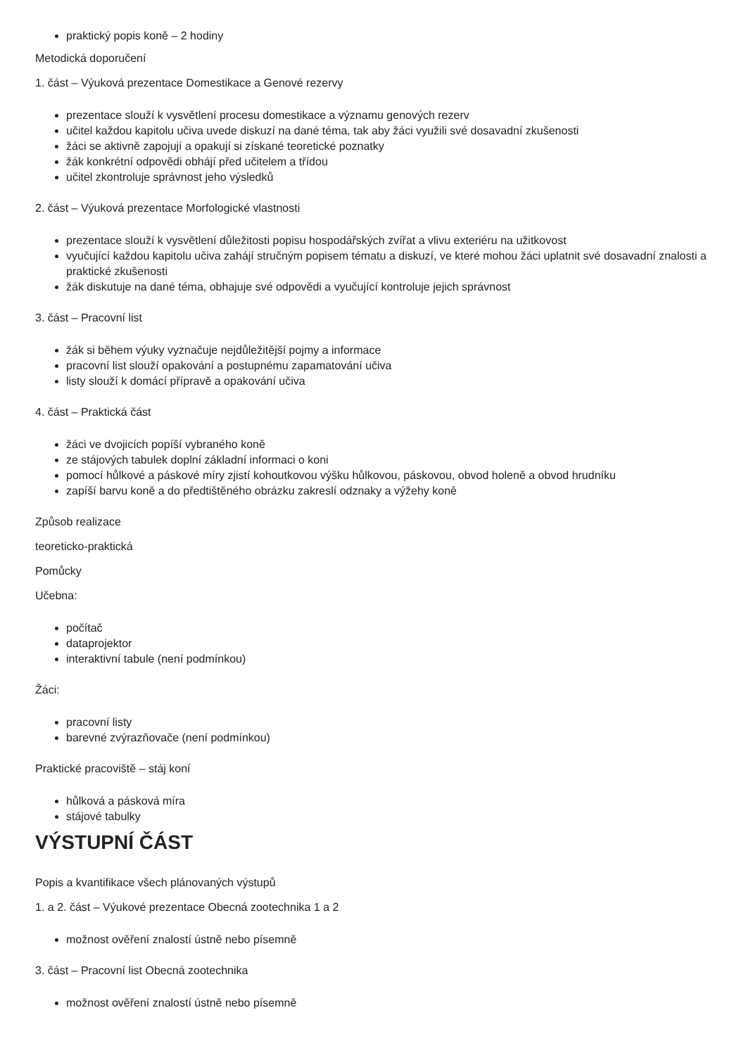praktický popis koně – 2 hodiny
Metodická doporučení
1. část – Výuková prezentace Domestikace a Genové rezervy
prezentace slouží k vysvětlení procesu domestikace a významu genových rezerv
učitel každou kapitolu učiva uvede diskuzí na dané téma, tak aby žáci využili své dosavadní zkušenosti
žáci se aktivně zapojují a opakují si získané teoretické poznatky
žák konkrétní odpovědi obhájí před učitelem a třídou
učitel zkontroluje správnost jeho výsledků
2. část – Výuková prezentace Morfologické vlastnosti
prezentace slouží k vysvětlení důležitosti popisu hospodářských zvířat a vlivu exteriéru na užitkovost
vyučující každou kapitolu učiva zahájí stručným popisem tématu a diskuzí, ve které mohou žáci uplatnit své dosavadní znalosti a praktické zkušenosti
žák diskutuje na dané téma, obhajuje své odpovědi a vyučující kontroluje jejich správnost
3. část – Pracovní list
žák si během výuky vyznačuje nejdůležitější pojmy a informace
pracovní list slouží opakování a postupnému zapamatování učiva
listy slouží k domácí přípravě a opakování učiva
4. část – Praktická část
žáci ve dvojicích popíší vybraného koně
ze stájových tabulek doplní základní informaci o koni
pomocí hůlkové a páskové míry zjistí kohoutkovou výšku hůlkovou, páskovou, obvod holeně a obvod hrudníku
zapíší barvu koně a do předtištěného obrázku zakreslí odznaky a výžehy koně
Způsob realizace
teoreticko-praktická
Pomůcky
Učebna:
počítač
dataprojektor
interaktivní tabule (není podmínkou)
Žáci:
pracovní listy
barevné zvýrazňovače (není podmínkou)
Praktické pracoviště – stáj koní
hůlková a pásková míra
stájové tabulky
VÝSTUPNÍ ČÁST
Popis a kvantifikace všech plánovaných výstupů
1. a 2. část – Výukové prezentace Obecná zootechnika 1 a 2
možnost ověření znalostí ústně nebo písemně
3. část – Pracovní list Obecná zootechnika
možnost ověření znalostí ústně nebo písemně